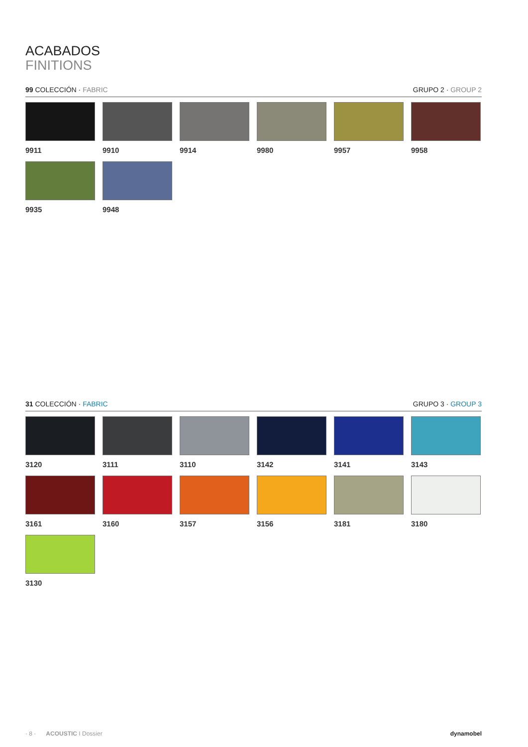ACABADOS
FINITIONS
99 COLECCIÓN · FABRIC GRUPO 2 · GROUP 2
9911
9910
9914
9980
9957
9958
9935
9948
31 COLECCIÓN · FABRIC GRUPO 3 · GROUP 3
3120
3111
3110
3142
3141
3143
3161
3160
3157
3156
3181
3180
3130
· 8 · ACOUSTIC I Dossier dynamobel